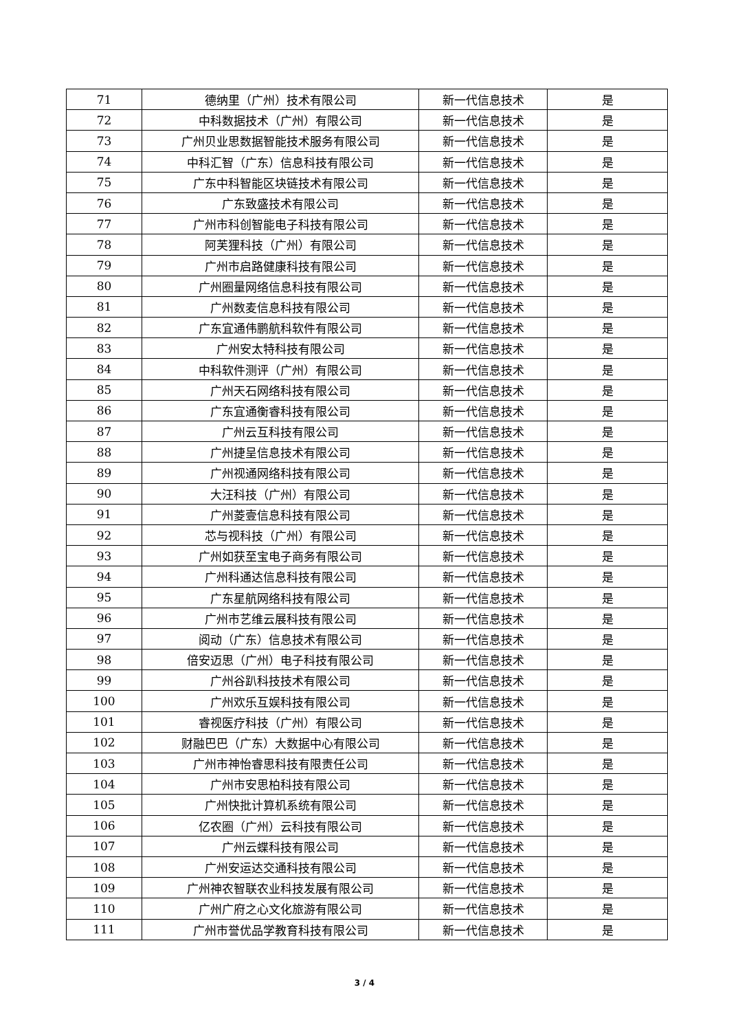| 71 | 德纳里（广州）技术有限公司 | 新一代信息技术 | 是 |
| 72 | 中科数据技术（广州）有限公司 | 新一代信息技术 | 是 |
| 73 | 广州贝业思数据智能技术服务有限公司 | 新一代信息技术 | 是 |
| 74 | 中科汇智（广东）信息科技有限公司 | 新一代信息技术 | 是 |
| 75 | 广东中科智能区块链技术有限公司 | 新一代信息技术 | 是 |
| 76 | 广东致盛技术有限公司 | 新一代信息技术 | 是 |
| 77 | 广州市科创智能电子科技有限公司 | 新一代信息技术 | 是 |
| 78 | 阿芙狸科技（广州）有限公司 | 新一代信息技术 | 是 |
| 79 | 广州市启路健康科技有限公司 | 新一代信息技术 | 是 |
| 80 | 广州圈量网络信息科技有限公司 | 新一代信息技术 | 是 |
| 81 | 广州数麦信息科技有限公司 | 新一代信息技术 | 是 |
| 82 | 广东宜通伟鹏航科软件有限公司 | 新一代信息技术 | 是 |
| 83 | 广州安太特科技有限公司 | 新一代信息技术 | 是 |
| 84 | 中科软件测评（广州）有限公司 | 新一代信息技术 | 是 |
| 85 | 广州天石网络科技有限公司 | 新一代信息技术 | 是 |
| 86 | 广东宜通衡睿科技有限公司 | 新一代信息技术 | 是 |
| 87 | 广州云互科技有限公司 | 新一代信息技术 | 是 |
| 88 | 广州捷呈信息技术有限公司 | 新一代信息技术 | 是 |
| 89 | 广州视通网络科技有限公司 | 新一代信息技术 | 是 |
| 90 | 大汪科技（广州）有限公司 | 新一代信息技术 | 是 |
| 91 | 广州菱壹信息科技有限公司 | 新一代信息技术 | 是 |
| 92 | 芯与视科技（广州）有限公司 | 新一代信息技术 | 是 |
| 93 | 广州如获至宝电子商务有限公司 | 新一代信息技术 | 是 |
| 94 | 广州科通达信息科技有限公司 | 新一代信息技术 | 是 |
| 95 | 广东星航网络科技有限公司 | 新一代信息技术 | 是 |
| 96 | 广州市艺维云展科技有限公司 | 新一代信息技术 | 是 |
| 97 | 阅动（广东）信息技术有限公司 | 新一代信息技术 | 是 |
| 98 | 倍安迈思（广州）电子科技有限公司 | 新一代信息技术 | 是 |
| 99 | 广州谷趴科技技术有限公司 | 新一代信息技术 | 是 |
| 100 | 广州欢乐互娱科技有限公司 | 新一代信息技术 | 是 |
| 101 | 睿视医疗科技（广州）有限公司 | 新一代信息技术 | 是 |
| 102 | 财融巴巴（广东）大数据中心有限公司 | 新一代信息技术 | 是 |
| 103 | 广州市神怡睿思科技有限责任公司 | 新一代信息技术 | 是 |
| 104 | 广州市安思柏科技有限公司 | 新一代信息技术 | 是 |
| 105 | 广州快批计算机系统有限公司 | 新一代信息技术 | 是 |
| 106 | 亿农圈（广州）云科技有限公司 | 新一代信息技术 | 是 |
| 107 | 广州云蝶科技有限公司 | 新一代信息技术 | 是 |
| 108 | 广州安运达交通科技有限公司 | 新一代信息技术 | 是 |
| 109 | 广州神农智联农业科技发展有限公司 | 新一代信息技术 | 是 |
| 110 | 广州广府之心文化旅游有限公司 | 新一代信息技术 | 是 |
| 111 | 广州市誉优品学教育科技有限公司 | 新一代信息技术 | 是 |
3 / 4